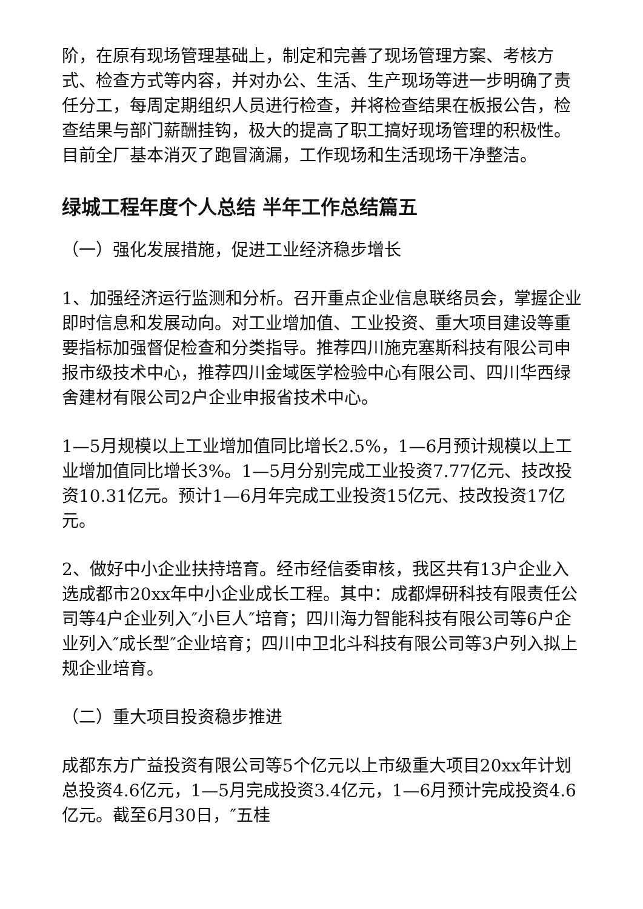阶，在原有现场管理基础上，制定和完善了现场管理方案、考核方式、检查方式等内容，并对办公、生活、生产现场等进一步明确了责任分工，每周定期组织人员进行检查，并将检查结果在板报公告，检查结果与部门薪酬挂钩，极大的提高了职工搞好现场管理的积极性。目前全厂基本消灭了跑冒滴漏，工作现场和生活现场干净整洁。
绿城工程年度个人总结 半年工作总结篇五
（一）强化发展措施，促进工业经济稳步增长
1、加强经济运行监测和分析。召开重点企业信息联络员会，掌握企业即时信息和发展动向。对工业增加值、工业投资、重大项目建设等重要指标加强督促检查和分类指导。推荐四川施克塞斯科技有限公司申报市级技术中心，推荐四川金域医学检验中心有限公司、四川华西绿舍建材有限公司2户企业申报省技术中心。
1—5月规模以上工业增加值同比增长2.5%，1—6月预计规模以上工业增加值同比增长3%。1—5月分别完成工业投资7.77亿元、技改投资10.31亿元。预计1—6月年完成工业投资15亿元、技改投资17亿元。
2、做好中小企业扶持培育。经市经信委审核，我区共有13户企业入选成都市20xx年中小企业成长工程。其中：成都焊研科技有限责任公司等4户企业列入″小巨人″培育；四川海力智能科技有限公司等6户企业列入″成长型″企业培育；四川中卫北斗科技有限公司等3户列入拟上规企业培育。
（二）重大项目投资稳步推进
成都东方广益投资有限公司等5个亿元以上市级重大项目20xx年计划总投资4.6亿元，1—5月完成投资3.4亿元，1—6月预计完成投资4.6亿元。截至6月30日，″五桂